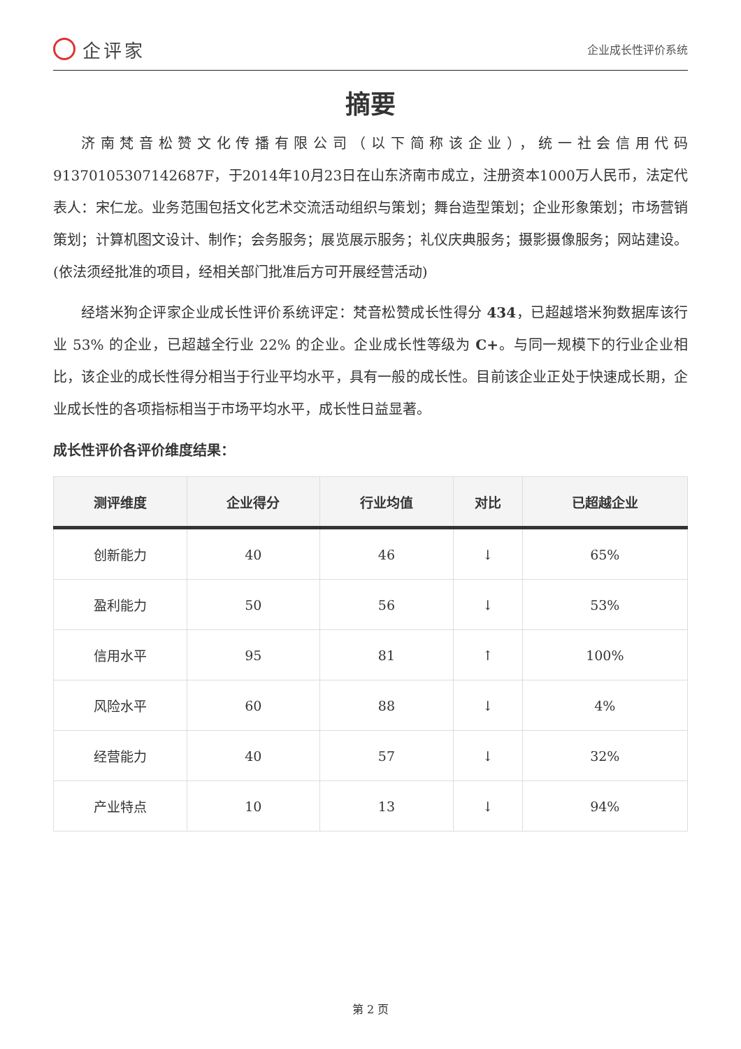企评家
企业成长性评价系统
摘要
济南梵音松赞文化传播有限公司（以下简称该企业），统一社会信用代码91370105307142687F，于2014年10月23日在山东济南市成立，注册资本1000万人民币，法定代表人：宋仁龙。业务范围包括文化艺术交流活动组织与策划；舞台造型策划；企业形象策划；市场营销策划；计算机图文设计、制作；会务服务；展览展示服务；礼仪庆典服务；摄影摄像服务；网站建设。(依法须经批准的项目，经相关部门批准后方可开展经营活动)
经塔米狗企评家企业成长性评价系统评定：梵音松赞成长性得分 434，已超越塔米狗数据库该行业 53% 的企业，已超越全行业 22% 的企业。企业成长性等级为 C+。与同一规模下的行业企业相比，该企业的成长性得分相当于行业平均水平，具有一般的成长性。目前该企业正处于快速成长期，企业成长性的各项指标相当于市场平均水平，成长性日益显著。
成长性评价各评价维度结果：
| 测评维度 | 企业得分 | 行业均值 | 对比 | 已超越企业 |
| --- | --- | --- | --- | --- |
| 创新能力 | 40 | 46 | ↓ | 65% |
| 盈利能力 | 50 | 56 | ↓ | 53% |
| 信用水平 | 95 | 81 | ↑ | 100% |
| 风险水平 | 60 | 88 | ↓ | 4% |
| 经营能力 | 40 | 57 | ↓ | 32% |
| 产业特点 | 10 | 13 | ↓ | 94% |
第 2 页